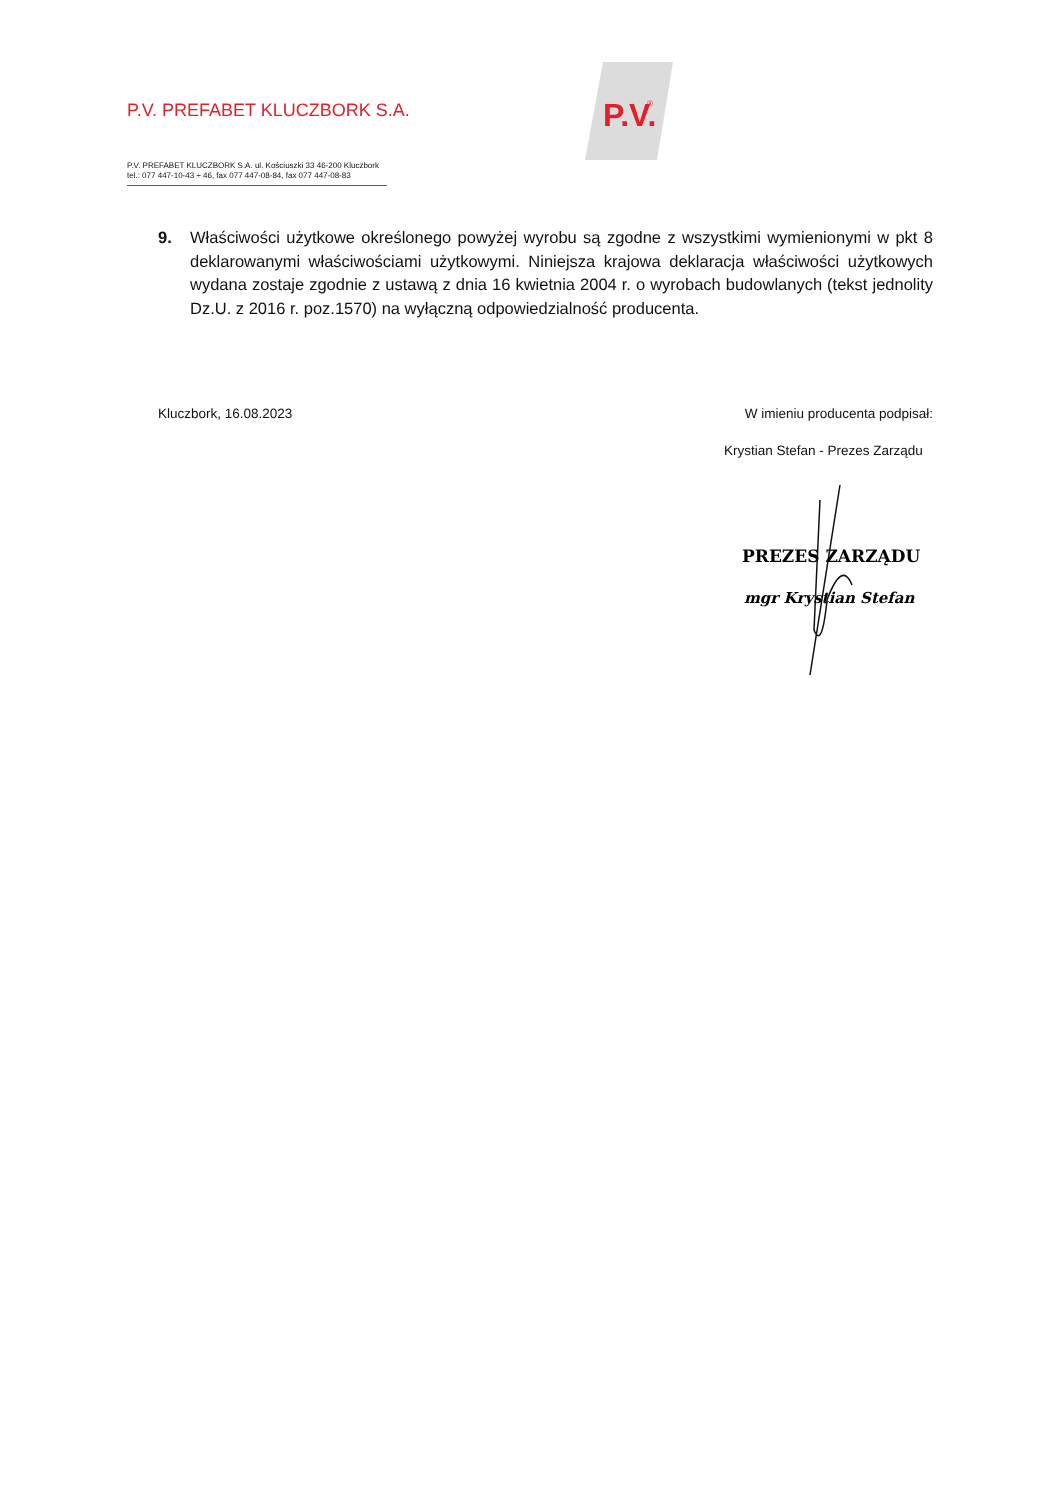P.V. PREFABET KLUCZBORK S.A.
P.V. PREFABET KLUCZBORK S.A. ul. Kościuszki 33 46-200 Kluczbork
tel.: 077 447-10-43 ÷ 46, fax 077 447-08-84, fax 077 447-08-83
P.V.
®
9. Właściwości użytkowe określonego powyżej wyrobu są zgodne z wszystkimi wymienionymi w pkt 8 deklarowanymi właściwościami użytkowymi. Niniejsza krajowa deklaracja właściwości użytkowych wydana zostaje zgodnie z ustawą z dnia 16 kwietnia 2004 r. o wyrobach budowlanych (tekst jednolity Dz.U. z 2016 r. poz.1570) na wyłączną odpowiedzialność producenta.
Kluczbork, 16.08.2023 W imieniu producenta podpisał:
Krystian Stefan - Prezes Zarządu
PREZES ZARZĄDU
mgr Krystian Stefan